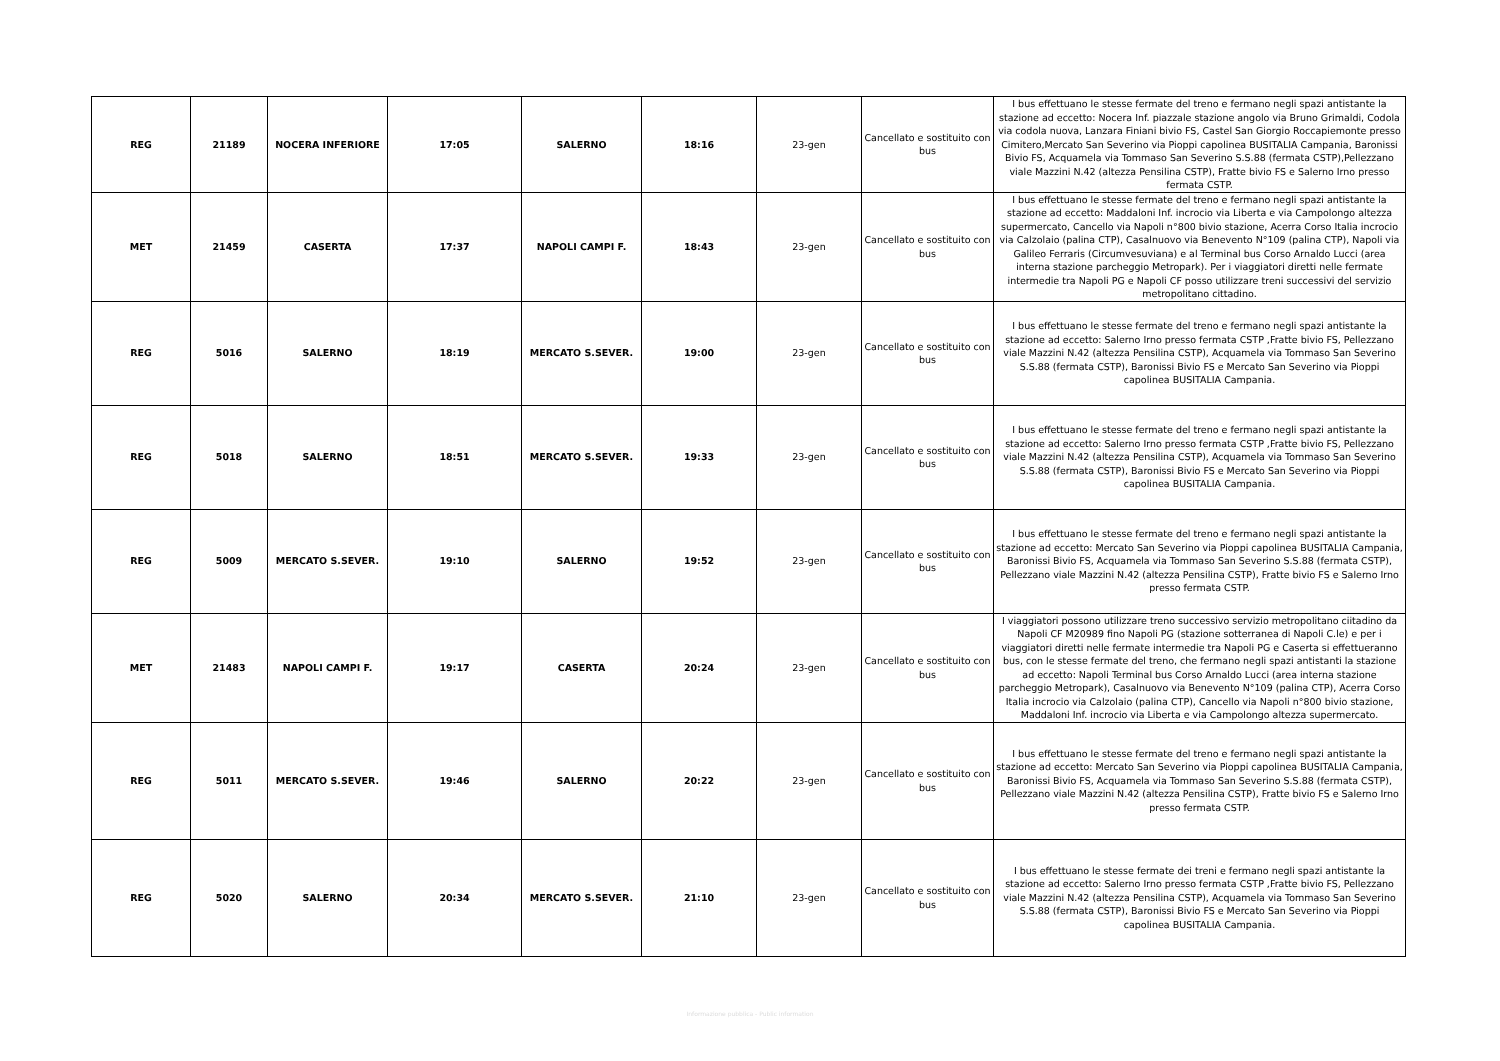| REG | 21189 | NOCERA INFERIORE | 17:05 | SALERNO | 18:16 | 23-gen | Cancellato e sostituito con bus | I bus effettuano le stesse fermate del treno e fermano negli spazi antistante la stazione ad eccetto: Nocera Inf. piazzale stazione angolo via Bruno Grimaldi, Codola via codola nuova, Lanzara Finiani bivio FS, Castel San Giorgio Roccapiemonte presso Cimitero,Mercato San Severino via Pioppi capolinea BUSITALIA Campania, Baronissi Bivio FS, Acquamela via Tommaso San Severino S.S.88 (fermata CSTP),Pellezzano viale Mazzini N.42 (altezza Pensilina CSTP), Fratte bivio FS e Salerno Irno presso fermata CSTP. |
| MET | 21459 | CASERTA | 17:37 | NAPOLI CAMPI F. | 18:43 | 23-gen | Cancellato e sostituito con bus | I bus effettuano le stesse fermate del treno e fermano negli spazi antistante la stazione ad eccetto: Maddaloni Inf. incrocio via Liberta e via Campolongo altezza supermercato, Cancello via Napoli n°800 bivio stazione, Acerra Corso Italia incrocio via Calzolaio (palina CTP), Casalnuovo via Benevento N°109 (palina CTP), Napoli via Galileo Ferraris (Circumvesuviana) e al Terminal bus Corso Arnaldo Lucci (area interna stazione parcheggio Metropark). Per i viaggiatori diretti nelle fermate intermedie tra Napoli PG e Napoli CF posso utilizzare treni successivi del servizio metropolitano cittadino. |
| REG | 5016 | SALERNO | 18:19 | MERCATO S.SEVER. | 19:00 | 23-gen | Cancellato e sostituito con bus | I bus effettuano le stesse fermate del treno e fermano negli spazi antistante la stazione ad eccetto: Salerno Irno presso fermata CSTP ,Fratte bivio FS, Pellezzano viale Mazzini N.42 (altezza Pensilina CSTP), Acquamela via Tommaso San Severino S.S.88 (fermata CSTP), Baronissi Bivio FS e Mercato San Severino via Pioppi capolinea BUSITALIA Campania. |
| REG | 5018 | SALERNO | 18:51 | MERCATO S.SEVER. | 19:33 | 23-gen | Cancellato e sostituito con bus | I bus effettuano le stesse fermate del treno e fermano negli spazi antistante la stazione ad eccetto: Salerno Irno presso fermata CSTP ,Fratte bivio FS, Pellezzano viale Mazzini N.42 (altezza Pensilina CSTP), Acquamela via Tommaso San Severino S.S.88 (fermata CSTP), Baronissi Bivio FS e Mercato San Severino via Pioppi capolinea BUSITALIA Campania. |
| REG | 5009 | MERCATO S.SEVER. | 19:10 | SALERNO | 19:52 | 23-gen | Cancellato e sostituito con bus | I bus effettuano le stesse fermate del treno e fermano negli spazi antistante la stazione ad eccetto: Mercato San Severino via Pioppi capolinea BUSITALIA Campania, Baronissi Bivio FS, Acquamela via Tommaso San Severino S.S.88 (fermata CSTP), Pellezzano viale Mazzini N.42 (altezza Pensilina CSTP), Fratte bivio FS e Salerno Irno presso fermata CSTP. |
| MET | 21483 | NAPOLI CAMPI F. | 19:17 | CASERTA | 20:24 | 23-gen | Cancellato e sostituito con bus | I viaggiatori possono utilizzare treno successivo servizio metropolitano ciitadino da Napoli CF M20989 fino Napoli PG (stazione sotterranea di Napoli C.le) e per i viaggiatori diretti nelle fermate intermedie tra Napoli PG e Caserta si effettueranno bus, con le stesse fermate del treno, che fermano negli spazi antistanti la stazione ad eccetto: Napoli Terminal bus Corso Arnaldo Lucci (area interna stazione parcheggio Metropark), Casalnuovo via Benevento N°109 (palina CTP), Acerra Corso Italia incrocio via Calzolaio (palina CTP), Cancello via Napoli n°800 bivio stazione, Maddaloni Inf. incrocio via Liberta e via Campolongo altezza supermercato. |
| REG | 5011 | MERCATO S.SEVER. | 19:46 | SALERNO | 20:22 | 23-gen | Cancellato e sostituito con bus | I bus effettuano le stesse fermate del treno e fermano negli spazi antistante la stazione ad eccetto: Mercato San Severino via Pioppi capolinea BUSITALIA Campania, Baronissi Bivio FS, Acquamela via Tommaso San Severino S.S.88 (fermata CSTP), Pellezzano viale Mazzini N.42 (altezza Pensilina CSTP), Fratte bivio FS e Salerno Irno presso fermata CSTP. |
| REG | 5020 | SALERNO | 20:34 | MERCATO S.SEVER. | 21:10 | 23-gen | Cancellato e sostituito con bus | I bus effettuano le stesse fermate dei treni e fermano negli spazi antistante la stazione ad eccetto: Salerno Irno presso fermata CSTP ,Fratte bivio FS, Pellezzano viale Mazzini N.42 (altezza Pensilina CSTP), Acquamela via Tommaso San Severino S.S.88 (fermata CSTP), Baronissi Bivio FS e Mercato San Severino via Pioppi capolinea BUSITALIA Campania. |
Informazione pubblica - Public information